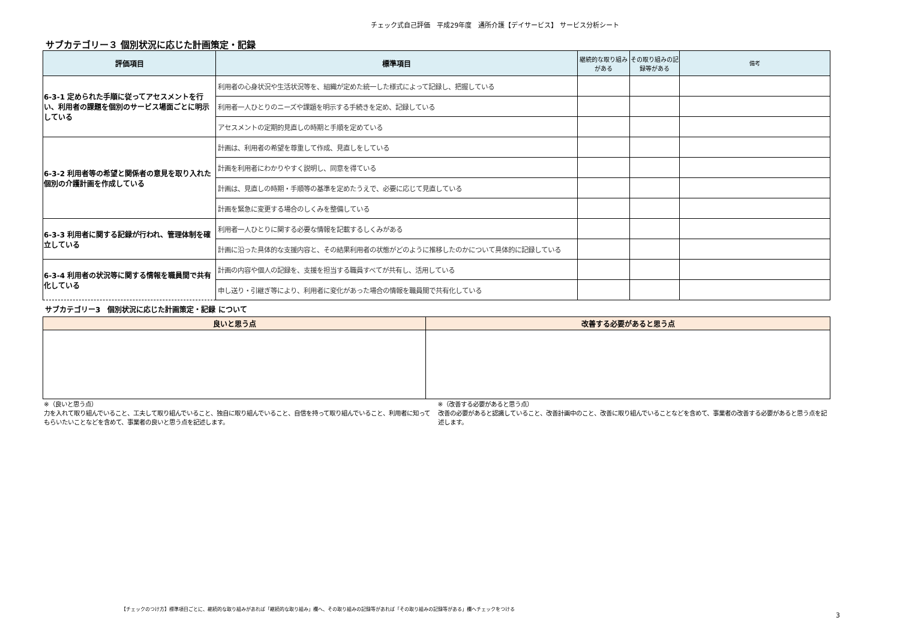チェック式自己評価　平成29年度　通所介護【デイサービス】 サービス分析シート
サブカテゴリー３ 個別状況に応じた計画策定・記録
| 評価項目 | 標準項目 | 継続的な取り組みがある | その取り組みの記録等がある | 備考 |
| --- | --- | --- | --- | --- |
| 6-3-1 定められた手順に従ってアセスメントを行い、利用者の課題を個別のサービス場面ごとに明示している | 利用者の心身状況や生活状況等を、組織が定めた統一した様式によって記録し、把握している | | | |
| | 利用者一人ひとりのニーズや課題を明示する手続きを定め、記録している | | | |
| | アセスメントの定期的見直しの時期と手順を定めている | | | |
| 6-3-2 利用者等の希望と関係者の意見を取り入れた個別の介護計画を作成している | 計画は、利用者の希望を尊重して作成、見直しをしている | | | |
| | 計画を利用者にわかりやすく説明し、同意を得ている | | | |
| | 計画は、見直しの時期・手順等の基準を定めたうえで、必要に応じて見直している | | | |
| | 計画を緊急に変更する場合のしくみを整備している | | | |
| 6-3-3 利用者に関する記録が行われ、管理体制を確立している | 利用者一人ひとりに関する必要な情報を記載するしくみがある | | | |
| | 計画に沿った具体的な支援内容と、その結果利用者の状態がどのように推移したのかについて具体的に記録している | | | |
| 6-3-4 利用者の状況等に関する情報を職員間で共有化している | 計画の内容や個人の記録を、支援を担当する職員すべてが共有し、活用している | | | |
| | 申し送り・引継ぎ等により、利用者に変化があった場合の情報を職員間で共有化している | | | |
サブカテゴリー3　個別状況に応じた計画策定・記録 について
| 良いと思う点 | 改善する必要があると思う点 |
| --- | --- |
※（良いと思う点）
力を入れて取り組んでいること、工夫して取り組んでいること、独自に取り組んでいること、自信を持って取り組んでいること、利用者に知ってもらいたいことなどを含めて、事業者の良いと思う点を記述します。
※（改善する必要があると思う点）
改善の必要があると認識していること、改善計画中のこと、改善に取り組んでいることなどを含めて、事業者の改善する必要があると思う点を記述します。
【チェックのつけ方】標準項目ごとに、継続的な取り組みがあれば「継続的な取り組み」欄へ、その取り組みの記録等があれば「その取り組みの記録等がある」欄へチェックをつける
3